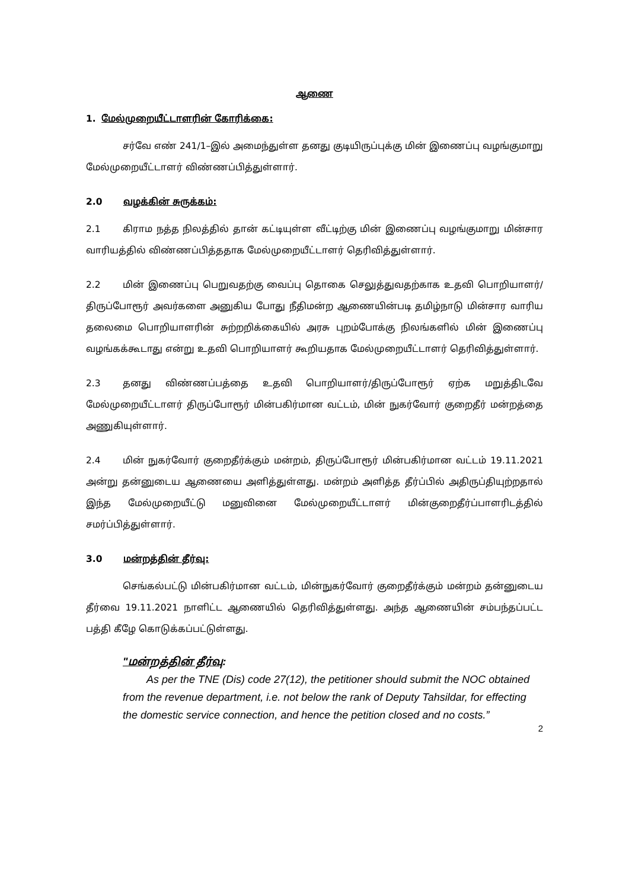ஆணை
1. மேல்முறையீட்டாளரின் கோரிக்கை:
சர்வே எண் 241/1–இல் அமைந்துள்ள தனது குடியிருப்புக்கு மின் இணைப்பு வழங்குமாறு மேல்முறையீட்டாளர் விண்ணப்பித்துள்ளார்.
2.0 வழக்கின் சுருக்கம்:
2.1 கிராம நத்த நிலத்தில் தான் கட்டியுள்ள வீட்டிற்கு மின் இணைப்பு வழங்குமாறு மின்சார வாரியத்தில் விண்ணப்பித்ததாக மேல்முறையீட்டாளர் தெரிவித்துள்ளார்.
2.2 மின் இணைப்பு பெறுவதற்கு வைப்பு தொகை செலுத்துவதற்காக உதவி பொறியாளர்/திருப்போரூர் அவர்களை அனுகிய போது நீதிமன்ற ஆணையின்படி தமிழ்நாடு மின்சார வாரிய தலைமை பொறியாளரின் சுற்றறிக்கையில் அரசு புறம்போக்கு நிலங்களில் மின் இணைப்பு வழங்கக்கூடாது என்று உதவி பொறியாளர் கூறியதாக மேல்முறையீட்டாளர் தெரிவித்துள்ளார்.
2.3 தனது விண்ணப்பத்தை உதவி பொறியாளர்/திருப்போரூர் ஏற்க மறுத்திடவே மேல்முறையீட்டாளர் திருப்போரூர் மின்பகிர்மான வட்டம், மின் நுகர்வோர் குறைதீர் மன்றத்தை அணுகியுள்ளார்.
2.4 மின் நுகர்வோர் குறைதீர்க்கும் மன்றம், திருப்போரூர் மின்பகிர்மான வட்டம் 19.11.2021 அன்று தன்னுடைய ஆணையை அளித்துள்ளது. மன்றம் அளித்த தீர்ப்பில் அதிருப்தியுற்றதால் இந்த மேல்முறையீட்டு மனுவினை மேல்முறையீட்டாளர் மின்குறைதீர்ப்பாளரிடத்தில் சமர்ப்பித்துள்ளார்.
3.0 மன்றத்தின் தீர்வு:
செங்கல்பட்டு மின்பகிர்மான வட்டம், மின்நுகர்வோர் குறைதீர்க்கும் மன்றம் தன்னுடைய தீர்வை 19.11.2021 நாளிட்ட ஆணையில் தெரிவித்துள்ளது. அந்த ஆணையின் சம்பந்தப்பட்ட பத்தி கீழே கொடுக்கப்பட்டுள்ளது.
"மன்றத்தின் தீர்வு:
As per the TNE (Dis) code 27(12), the petitioner should submit the NOC obtained from the revenue department, i.e. not below the rank of Deputy Tahsildar, for effecting the domestic service connection, and hence the petition closed and no costs.”
2